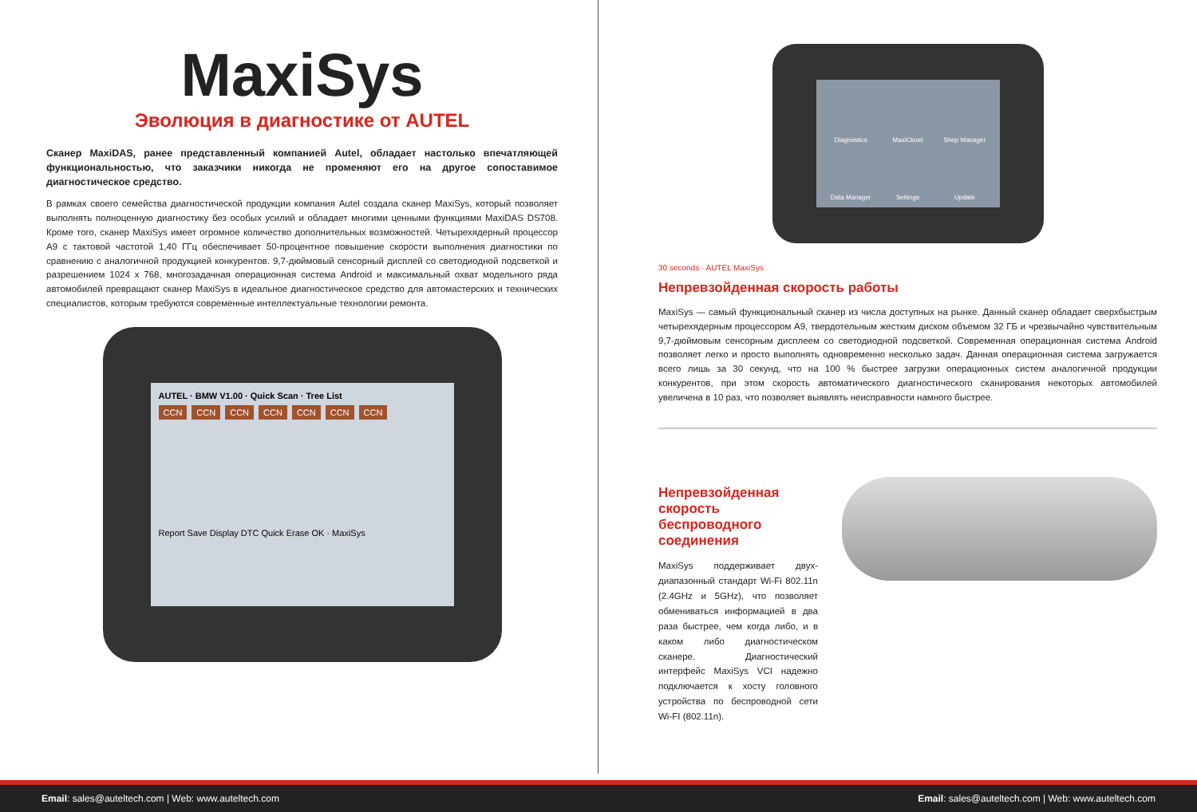MaxiSys
Эволюция в диагностике от AUTEL
Сканер MaxiDAS, ранее представленный компанией Autel, обладает настолько впечатляющей функциональностью, что заказчики никогда не променяют его на другое сопоставимое диагностическое средство.
В рамках своего семейства диагностической продукции компания Autel создала сканер MaxiSys, который позволяет выполнять полноценную диагностику без особых усилий и обладает многими ценными функциями MaxiDAS DS708. Кроме того, сканер MaxiSys имеет огромное количество дополнительных возможностей. Четырехядерный процессор A9 с тактовой частотой 1,40 ГГц обеспечивает 50-процентное повышение скорости выполнения диагностики по сравнению с аналогичной продукцией конкурентов. 9,7-дюймовый сенсорный дисплей со светодиодной подсветкой и разрешением 1024 x 768, многозадачная операционная система Android и максимальный охват модельного ряда автомобилей превращают сканер MaxiSys в идеальное диагностическое средство для автомастерских и технических специалистов, которым требуются современные интеллектуальные технологии ремонта.
AUTEL · BMW V1.00 · Quick Scan · Tree List CCN CCN CCN CCN CCN CCN CCN
Report Save Display DTC Quick Erase OK · MaxiSys
Diagnostics
MaxiCloud
Shop Manager
Data Manager
Settings
Update
30 seconds · AUTEL MaxiSys
Непревзойденная скорость работы
MaxiSys — самый функциональный сканер из числа доступных на рынке. Данный сканер обладает сверхбыстрым четырехядерным процессором A9, твердотельным жестким диском объемом 32 ГБ и чрезвычайно чувствительным 9,7-дюймовым сенсорным дисплеем со светодиодной подсветкой. Современная операционная система Android позволяет легко и просто выполнять одновременно несколько задач. Данная операционная система загружается всего лишь за 30 секунд, что на 100 % быстрее загрузки операционных систем аналогичной продукции конкурентов, при этом скорость автоматического диагностического сканирования некоторых автомобилей увеличена в 10 раз, что позволяет выявлять неисправности намного быстрее.
Непревзойденная скорость беспроводного соединения
MaxiSys поддерживает двух-диапазонный стандарт Wi-Fi 802.11n (2.4GHz и 5GHz), что позволяет обмениваться информацией в два раза быстрее, чем когда либо, и в каком либо диагностическом сканере. Диагностический интерфейс MaxiSys VCI надежно подключается к хосту головного устройства по беспроводной сети Wi-FI (802.11n).
Email: sales@auteltech.com | Web: www.auteltech.com Email: sales@auteltech.com | Web: www.auteltech.com